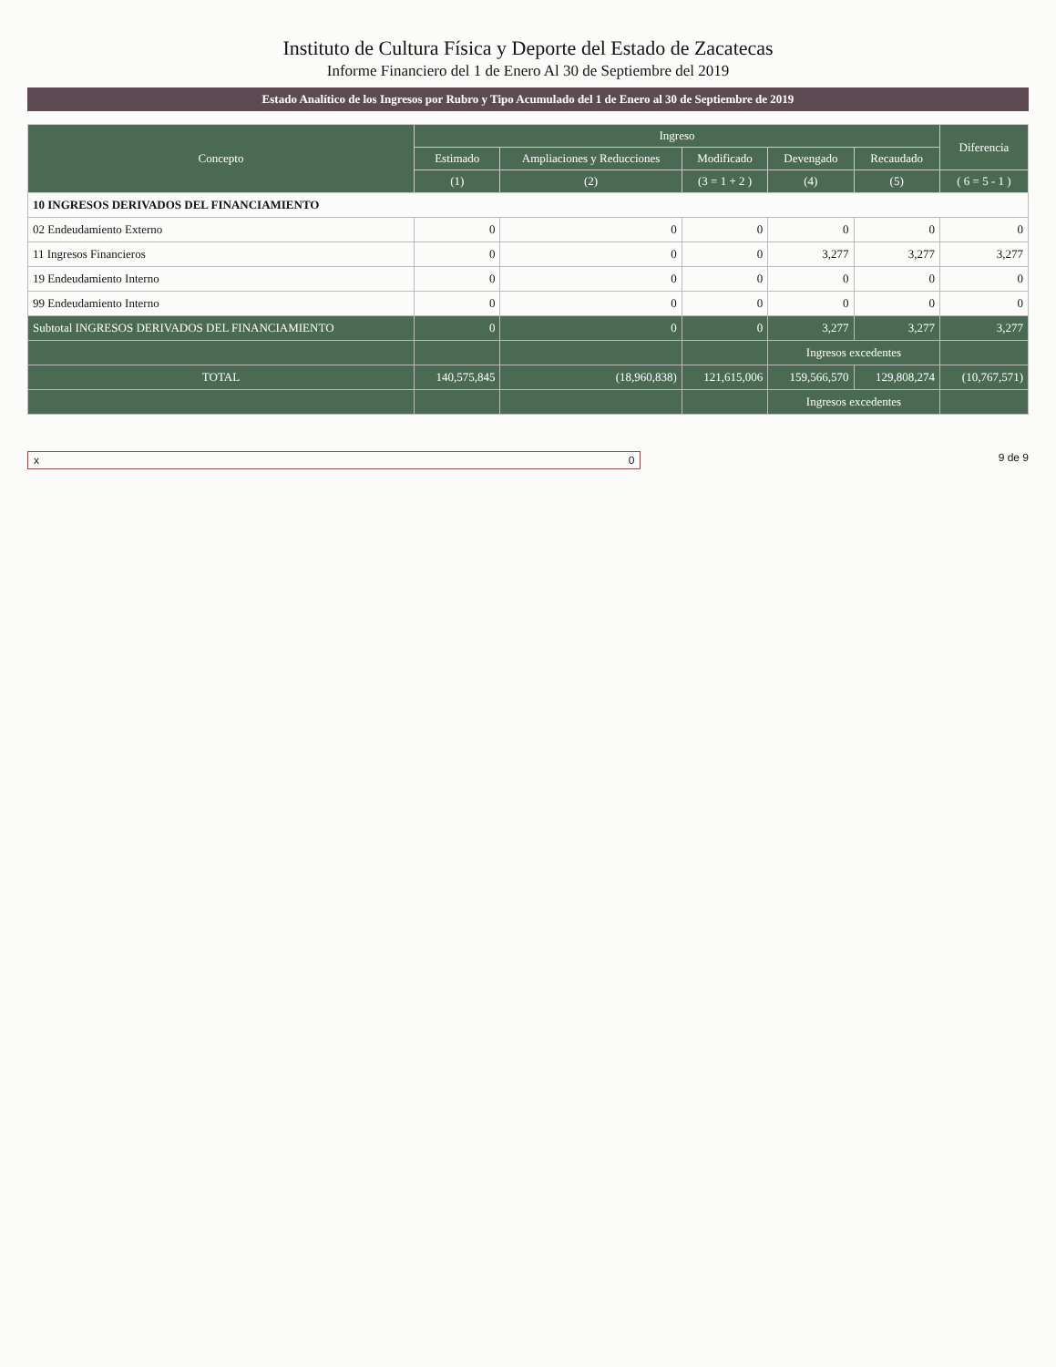Instituto de Cultura Física y Deporte del Estado de Zacatecas
Informe Financiero del 1 de Enero Al 30 de Septiembre del 2019
Estado Analítico de los Ingresos por Rubro y Tipo Acumulado del 1 de Enero al 30 de Septiembre de 2019
| Concepto | Ingreso | | | | | Diferencia |
| --- | --- | --- | --- | --- | --- | --- |
| | Estimado | Ampliaciones y Reducciones | Modificado | Devengado | Recaudado | |
| | (1) | (2) | (3 = 1 + 2 ) | (4) | (5) | ( 6 = 5 - 1 ) |
| 10 INGRESOS DERIVADOS DEL FINANCIAMIENTO | | | | | | |
| 02 Endeudamiento Externo | 0 | 0 | 0 | 0 | 0 | 0 |
| 11 Ingresos Financieros | 0 | 0 | 0 | 3,277 | 3,277 | 3,277 |
| 19 Endeudamiento Interno | 0 | 0 | 0 | 0 | 0 | 0 |
| 99 Endeudamiento Interno | 0 | 0 | 0 | 0 | 0 | 0 |
| Subtotal INGRESOS DERIVADOS DEL FINANCIAMIENTO | 0 | 0 | 0 | 3,277 | 3,277 | 3,277 |
| | | | | Ingresos excedentes | | |
| TOTAL | 140,575,845 | (18,960,838) | 121,615,006 | 159,566,570 | 129,808,274 | (10,767,571) |
| | | | | Ingresos excedentes | | |
x 0 9 de 9